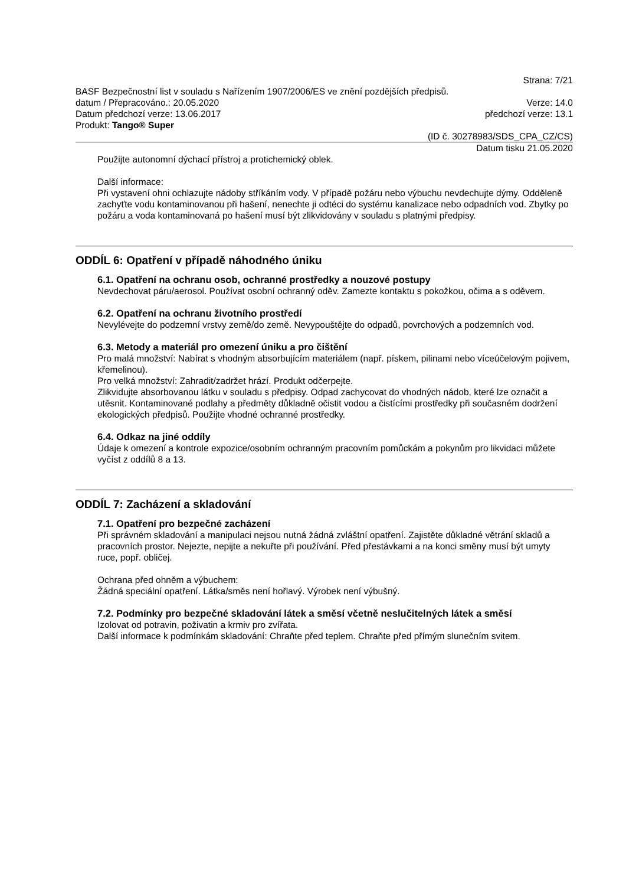Strana: 7/21
BASF Bezpečnostní list v souladu s Nařízením 1907/2006/ES ve znění pozdějších předpisů.
datum / Přepracováno.: 20.05.2020 Verze: 14.0
Datum předchozí verze: 13.06.2017 předchozí verze: 13.1
Produkt: Tango® Super
(ID č. 30278983/SDS_CPA_CZ/CS)
Datum tisku 21.05.2020
Použijte autonomní dýchací přístroj a protichemický oblek.
Další informace:
Při vystavení ohni ochlazujte nádoby stříkáním vody. V případě požáru nebo výbuchu nevdechujte dýmy. Odděleně zachyťte vodu kontaminovanou při hašení, nenechte ji odtéci do systému kanalizace nebo odpadních vod. Zbytky po požáru a voda kontaminovaná po hašení musí být zlikvidovány v souladu s platnými předpisy.
ODDÍL 6: Opatření v případě náhodného úniku
6.1. Opatření na ochranu osob, ochranné prostředky a nouzové postupy
Nevdechovat páru/aerosol. Používat osobní ochranný oděv. Zamezte kontaktu s pokožkou, očima a s oděvem.
6.2. Opatření na ochranu životního prostředí
Nevylévejte do podzemní vrstvy země/do země. Nevypouštějte do odpadů, povrchových a podzemních vod.
6.3. Metody a materiál pro omezení úniku a pro čištění
Pro malá množství: Nabírat s vhodným absorbujícím materiálem (např. pískem, pilinami nebo víceúčelovým pojivem, křemelinou).
Pro velká množství: Zahradit/zadržet hrází. Produkt odčerpejte.
Zlikvidujte absorbovanou látku v souladu s předpisy. Odpad zachycovat do vhodných nádob, které lze označit a utěsnit. Kontaminované podlahy a předměty důkladně očistit vodou a čistícími prostředky při současném dodržení ekologických předpisů. Použijte vhodné ochranné prostředky.
6.4. Odkaz na jiné oddíly
Údaje k omezení a kontrole expozice/osobním ochranným pracovním pomůckám a pokynům pro likvidaci můžete vyčíst z oddílů 8 a 13.
ODDÍL 7: Zacházení a skladování
7.1. Opatření pro bezpečné zacházení
Při správném skladování a manipulaci nejsou nutná žádná zvláštní opatření. Zajistěte důkladné větrání skladů a pracovních prostor. Nejezte, nepijte a nekuřte při používání. Před přestávkami a na konci směny musí být umyty ruce, popř. obličej.
Ochrana před ohněm a výbuchem:
Žádná speciální opatření. Látka/směs není hořlavý. Výrobek není výbušný.
7.2. Podmínky pro bezpečné skladování látek a směsí včetně neslučitelných látek a směsí
Izolovat od potravin, poživatin a krmiv pro zvířata.
Další informace k podmínkám skladování: Chraňte před teplem. Chraňte před přímým slunečním svitem.